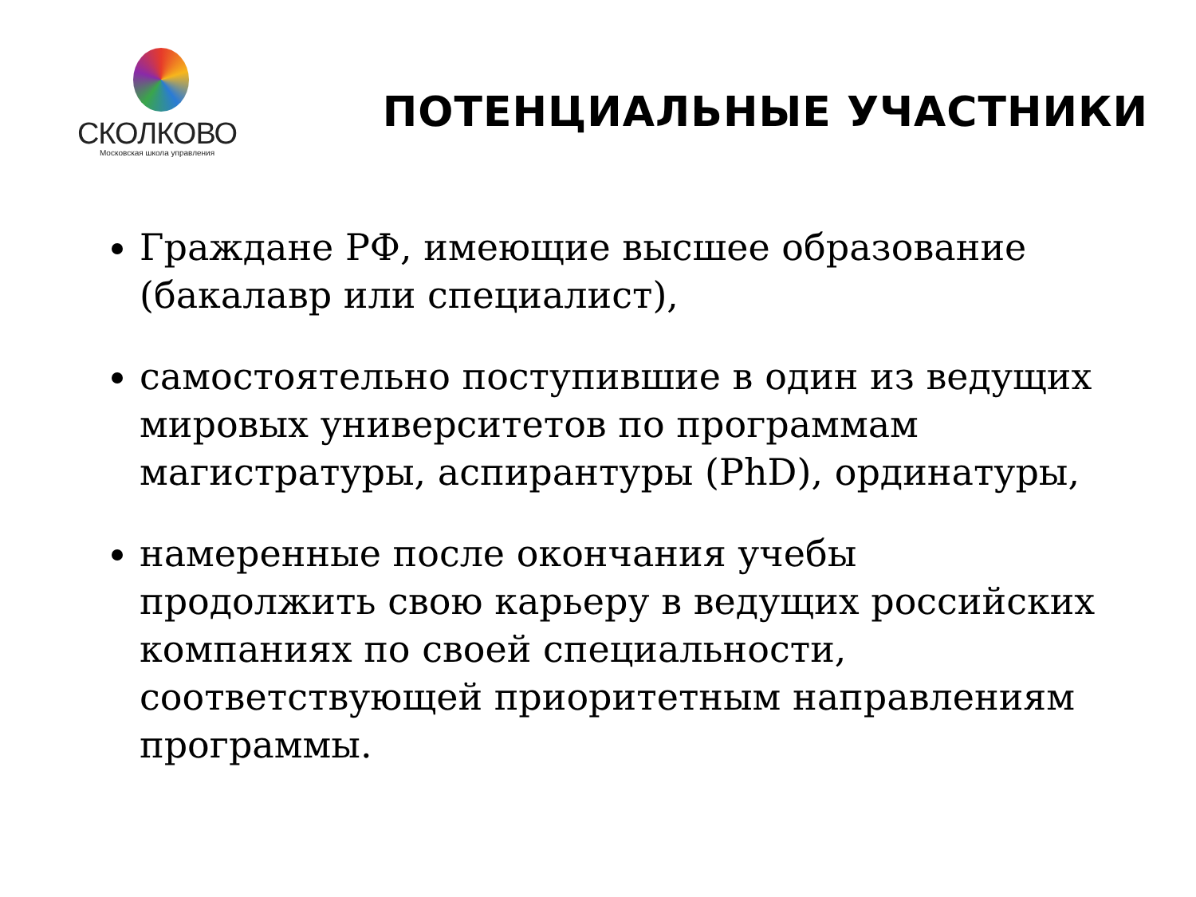СКОЛКОВО
Московская школа управления
ПОТЕНЦИАЛЬНЫЕ УЧАСТНИКИ
Граждане РФ, имеющие высшее образование (бакалавр или специалист),
самостоятельно поступившие в один из ведущих мировых университетов по программам магистратуры, аспирантуры (PhD), ординатуры,
намеренные после окончания учебы продолжить свою карьеру в ведущих российских компаниях по своей специальности, соответствующей приоритетным направлениям программы.